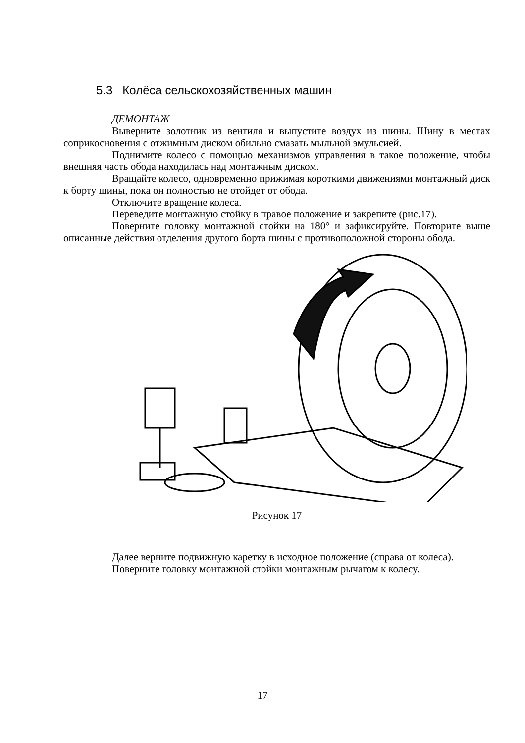5.3 Колёса сельскохозяйственных машин
ДЕМОНТАЖ
Выверните золотник из вентиля и выпустите воздух из шины. Шину в местах соприкосновения с отжимным диском обильно смазать мыльной эмульсией.
Поднимите колесо с помощью механизмов управления в такое положение, чтобы внешняя часть обода находилась над монтажным диском.
Вращайте колесо, одновременно прижимая короткими движениями монтажный диск к борту шины, пока он полностью не отойдет от обода.
Отключите вращение колеса.
Переведите монтажную стойку в правое положение и закрепите (рис.17).
Поверните головку монтажной стойки на 180° и зафиксируйте. Повторите выше описанные действия отделения другого борта шины с противоположной стороны обода.
Рисунок 17
Далее верните подвижную каретку в исходное положение (справа от колеса).
Поверните головку монтажной стойки монтажным рычагом к колесу.
17